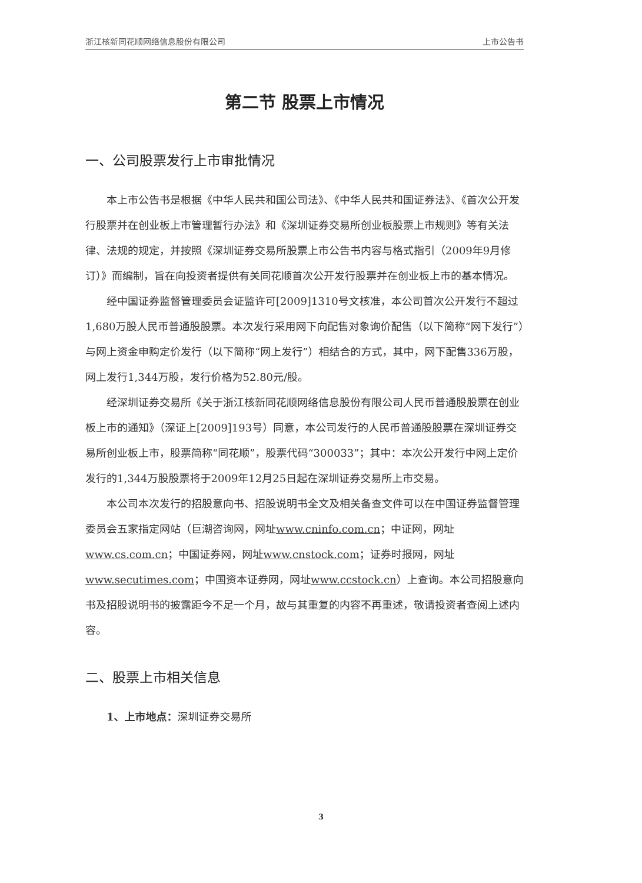浙江核新同花顺网络信息股份有限公司 上市公告书
第二节 股票上市情况
一、公司股票发行上市审批情况
本上市公告书是根据《中华人民共和国公司法》、《中华人民共和国证券法》、《首次公开发行股票并在创业板上市管理暂行办法》和《深圳证券交易所创业板股票上市规则》等有关法律、法规的规定，并按照《深圳证券交易所股票上市公告书内容与格式指引（2009年9月修订）》而编制，旨在向投资者提供有关同花顺首次公开发行股票并在创业板上市的基本情况。
经中国证券监督管理委员会证监许可[2009]1310号文核准，本公司首次公开发行不超过1,680万股人民币普通股股票。本次发行采用网下向配售对象询价配售（以下简称“网下发行”）与网上资金申购定价发行（以下简称“网上发行”）相结合的方式，其中，网下配售336万股，网上发行1,344万股，发行价格为52.80元/股。
经深圳证券交易所《关于浙江核新同花顺网络信息股份有限公司人民币普通股股票在创业板上市的通知》（深证上[2009]193号）同意，本公司发行的人民币普通股股票在深圳证券交易所创业板上市，股票简称“同花顺”，股票代码“300033”；其中：本次公开发行中网上定价发行的1,344万股股票将于2009年12月25日起在深圳证券交易所上市交易。
本公司本次发行的招股意向书、招股说明书全文及相关备查文件可以在中国证券监督管理委员会五家指定网站（巨潮咨询网，网址www.cninfo.com.cn；中证网，网址www.cs.com.cn；中国证券网，网址www.cnstock.com；证券时报网，网址www.secutimes.com；中国资本证券网，网址www.ccstock.cn）上查询。本公司招股意向书及招股说明书的披露距今不足一个月，故与其重复的内容不再重述，敬请投资者查阅上述内容。
二、股票上市相关信息
1、上市地点：深圳证券交易所
3